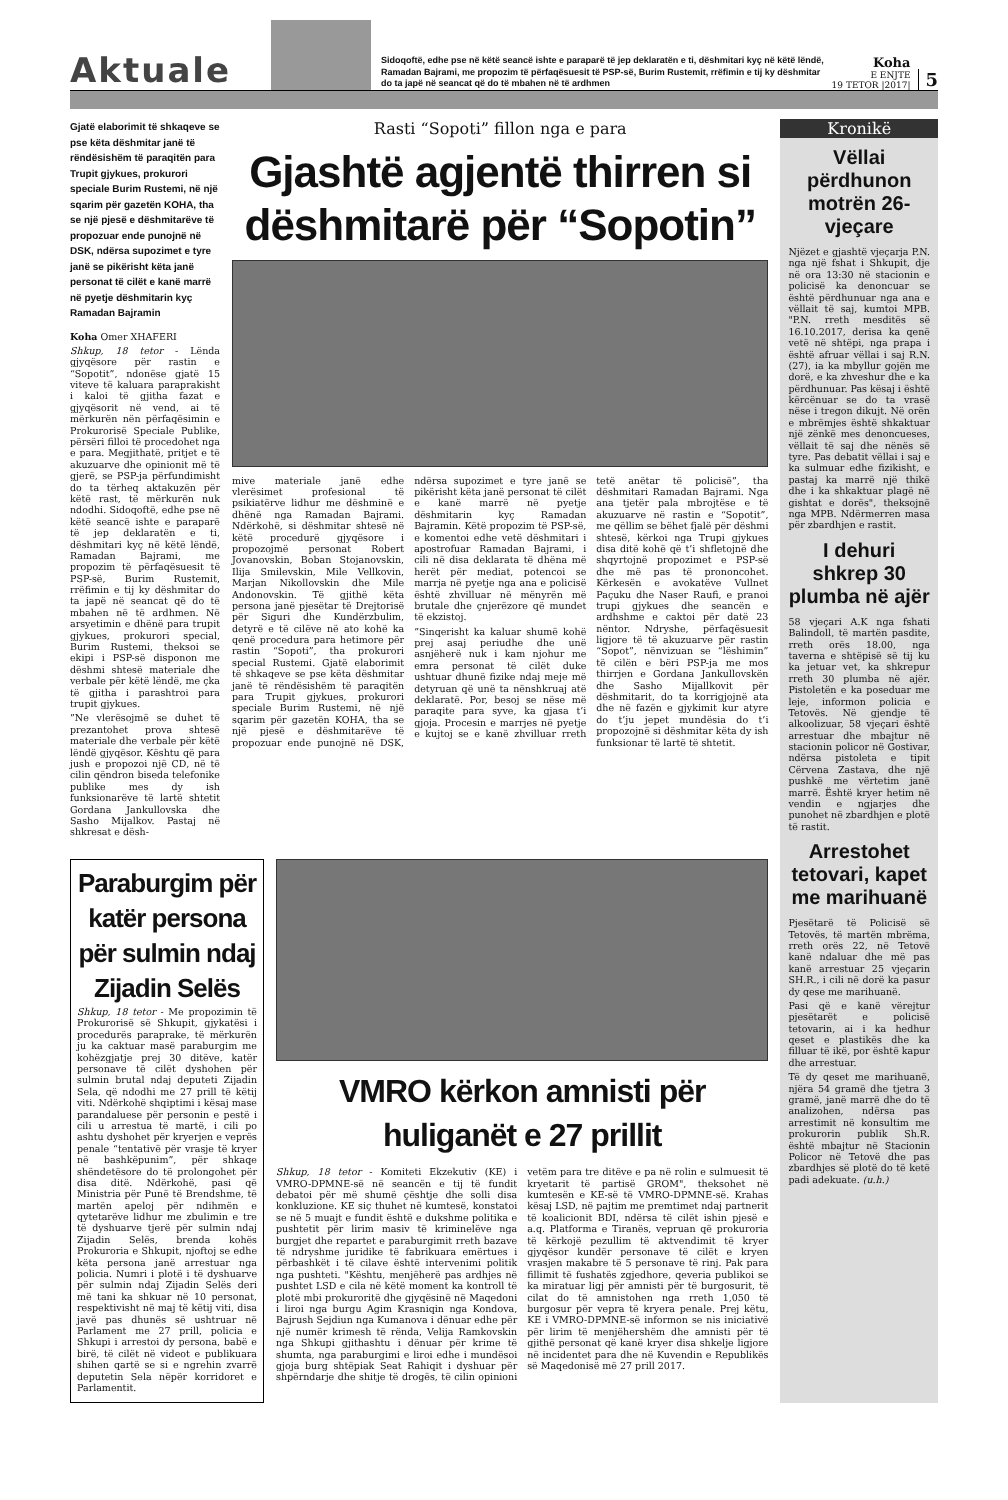Aktuale
Sidoqoftë, edhe pse në këtë seancë ishte e paraparë të jep deklaratën e ti, dëshmitari kyç në këtë lëndë, Ramadan Bajrami, me propozim të përfaqësuesit të PSP-së, Burim Rustemit, rrëfimin e tij ky dëshmitar do ta japë në seancat që do të mbahen në të ardhmen
Koha
E ENJTE
19 TETOR |2017|
5
Gjatë elaborimit të shkaqeve se pse këta dëshmitar janë të rëndësishëm të paraqitën para Trupit gjykues, prokurori speciale Burim Rustemi, në një sqarim për gazetën KOHA, tha se një pjesë e dëshmitarëve të propozuar ende punojnë në DSK, ndërsa supozimet e tyre janë se pikërisht këta janë personat të cilët e kanë marrë në pyetje dëshmitarin kyç Ramadan Bajramin
Koha Omer XHAFERI
Shkup, 18 tetor - Lënda gjyqësore për rastin e “Sopotit”, ndonëse gjatë 15 viteve të kaluara paraprakisht i kaloi të gjitha fazat e gjyqësorit në vend, ai të mërkurën nën përfaqësimin e Prokurorisë Speciale Publike, përsëri filloi të procedohet nga e para. Megjithatë, pritjet e të akuzuarve dhe opinionit më të gjerë, se PSP-ja përfundimisht do ta tërheq aktakuzën për këtë rast, të mërkurën nuk ndodhi. Sidoqoftë, edhe pse në këtë seancë ishte e paraparë të jep deklaratën e ti, dëshmitari kyç në këtë lëndë, Ramadan Bajrami, me propozim të përfaqësuesit të PSP-së, Burim Rustemit, rrëfimin e tij ky dëshmitar do ta japë në seancat që do të mbahen në të ardhmen. Në arsyetimin e dhënë para trupit gjykues, prokurori special, Burim Rustemi, theksoi se ekipi i PSP-së disponon me dëshmi shtesë materiale dhe verbale për këtë lëndë, me çka të gjitha i parashtroi para trupit gjykues.
”Ne vlerësojmë se duhet të prezantohet prova shtesë materiale dhe verbale për këtë lëndë gjyqësor. Kështu që para jush e propozoi një CD, në të cilin qëndron biseda telefonike publike mes dy ish funksionarëve të lartë shtetit Gordana Jankullovska dhe Sasho Mijalkov. Pastaj në shkresat e dësh-
Rasti “Sopoti” fillon nga e para
Gjashtë agjentë thirren si dëshmitarë për “Sopotin”
mive materiale janë edhe vlerësimet profesional të psikiatërve lidhur me dëshminë e dhënë nga Ramadan Bajrami. Ndërkohë, si dëshmitar shtesë në këtë procedurë gjyqësore i propozojmë personat Robert Jovanovskin, Boban Stojanovskin, Ilija Smilevskin, Mile Vellkovin, Marjan Nikollovskin dhe Mile Andonovskin. Të gjithë këta persona janë pjesëtar të Drejtorisë për Siguri dhe Kundërzbulim, detyrë e të cilëve në ato kohë ka qenë procedura para hetimore për rastin “Sopoti”, tha prokurori special Rustemi. Gjatë elaborimit të shkaqeve se pse këta dëshmitar janë të rëndësishëm të paraqitën para Trupit gjykues, prokurori speciale Burim Rustemi, në një sqarim për gazetën KOHA, tha se një pjesë e dëshmitarëve të propozuar ende punojnë në DSK, ndërsa supozimet e tyre janë se pikërisht këta janë personat të cilët e kanë marrë në pyetje dëshmitarin kyç Ramadan Bajramin. Këtë propozim të PSP-së, e komentoi edhe vetë dëshmitari i apostrofuar Ramadan Bajrami, i cili në disa deklarata të dhëna më herët për mediat, potencoi se marrja në pyetje nga ana e policisë është zhvilluar në mënyrën më brutale dhe çnjerëzore që mundet të ekzistoj.
”Sinqerisht ka kaluar shumë kohë prej asaj periudhe dhe unë asnjëherë nuk i kam njohur me emra personat të cilët duke ushtuar dhunë fizike ndaj meje më detyruan që unë ta nënshkruaj atë deklaratë. Por, besoj se nëse më paraqite para syve, ka gjasa t’i gjoja. Procesin e marrjes në pyetje e kujtoj se e kanë zhvilluar rreth tetë anëtar të policisë”, tha dëshmitari Ramadan Bajrami. Nga ana tjetër pala mbrojtëse e të akuzuarve në rastin e “Sopotit”, me qëllim se bëhet fjalë për dëshmi shtesë, kërkoi nga Trupi gjykues disa ditë kohë që t’i shfletojnë dhe shqyrtojnë propozimet e PSP-së dhe më pas të prononcohet. Kërkesën e avokatëve Vullnet Paçuku dhe Naser Raufi, e pranoi trupi gjykues dhe seancën e ardhshme e caktoi për datë 23 nëntor. Ndryshe, përfaqësuesit ligjore të të akuzuarve për rastin “Sopot”, nënvizuan se “lëshimin” të cilën e bëri PSP-ja me mos thirrjen e Gordana Jankullovskën dhe Sasho Mijallkovit për dëshmitarit, do ta korrigjojnë ata dhe në fazën e gjykimit kur atyre do t’ju jepet mundësia do t’i propozojnë si dëshmitar këta dy ish funksionar të lartë të shtetit.
Paraburgim për katër persona për sulmin ndaj Zijadin Selës
Shkup, 18 tetor - Me propozimin të Prokurorisë së Shkupit, gjykatësi i procedurës paraprake, të mërkurën ju ka caktuar masë paraburgim me kohëzgjatje prej 30 ditëve, katër personave të cilët dyshohen për sulmin brutal ndaj deputeti Zijadin Sela, që ndodhi me 27 prill të këtij viti. Ndërkohë shqiptimi i kësaj mase parandaluese për personin e pestë i cili u arrestua të martë, i cili po ashtu dyshohet për kryerjen e veprës penale “tentativë për vrasje të kryer në bashkëpunim”, për shkaqe shëndetësore do të prolongohet për disa ditë. Ndërkohë, pasi që Ministria për Punë të Brendshme, të martën apeloj për ndihmën e qytetarëve lidhur me zbulimin e tre të dyshuarve tjerë për sulmin ndaj Zijadin Selës, brenda kohës Prokuroria e Shkupit, njoftoj se edhe këta persona janë arrestuar nga policia. Numri i plotë i të dyshuarve për sulmin ndaj Zijadin Selës deri më tani ka shkuar në 10 personat, respektivisht në maj të këtij viti, disa javë pas dhunës së ushtruar në Parlament me 27 prill, policia e Shkupi i arrestoi dy persona, babë e birë, të cilët në videot e publikuara shihen qartë se si e ngrehin zvarrë deputetin Sela nëpër korridoret e Parlamentit.
VMRO kërkon amnisti për huliganët e 27 prillit
Shkup, 18 tetor - Komiteti Ekzekutiv (KE) i VMRO-DPMNE-së në seancën e tij të fundit debatoi për më shumë çështje dhe solli disa konkluzione. KE siç thuhet në kumtesë, konstatoi se në 5 muajt e fundit është e dukshme politika e pushtetit për lirim masiv të kriminelëve nga burgjet dhe repartet e paraburgimit rreth bazave të ndryshme juridike të fabrikuara emërtues i përbashkët i të cilave është intervenimi politik nga pushteti. "Kështu, menjëherë pas ardhjes në pushtet LSD e cila në këtë moment ka kontroll të plotë mbi prokuroritë dhe gjyqësinë në Maqedoni i liroi nga burgu Agim Krasniqin nga Kondova, Bajrush Sejdiun nga Kumanova i dënuar edhe për një numër krimesh të rënda, Velija Ramkovskin nga Shkupi gjithashtu i dënuar për krime të shumta, nga paraburgimi e liroi edhe i mundësoi gjoja burg shtëpiak Seat Rahiqit i dyshuar për shpërndarje dhe shitje të drogës, të cilin opinioni vetëm para tre ditëve e pa në rolin e sulmuesit të kryetarit të partisë GROM", theksohet në kumtesën e KE-së të VMRO-DPMNE-së. Krahas kësaj LSD, në pajtim me premtimet ndaj partnerit të koalicionit BDI, ndërsa të cilët ishin pjesë e a.q. Platforma e Tiranës, vepruan që prokuroria të kërkojë pezullim të aktvendimit të kryer gjyqësor kundër personave të cilët e kryen vrasjen makabre të 5 personave të rinj. Pak para fillimit të fushatës zgjedhore, qeveria publikoi se ka miratuar ligj për amnisti për të burgosurit, të cilat do të amnistohen nga rreth 1,050 të burgosur për vepra të kryera penale. Prej këtu, KE i VMRO-DPMNE-së informon se nis iniciativë për lirim të menjëhershëm dhe amnisti për të gjithë personat që kanë kryer disa shkelje ligjore në incidentet para dhe në Kuvendin e Republikës së Maqedonisë më 27 prill 2017.
Kronikë
Vëllai përdhunon motrën 26-vjeçare
Njëzet e gjashtë vjeçarja P.N. nga një fshat i Shkupit, dje në ora 13:30 në stacionin e policisë ka denoncuar se është përdhunuar nga ana e vëllait të saj, kumtoi MPB. "P.N. rreth mesditës së 16.10.2017, derisa ka qenë vetë në shtëpi, nga prapa i është afruar vëllai i saj R.N. (27), ia ka mbyllur gojën me dorë, e ka zhveshur dhe e ka përdhunuar. Pas kësaj i është kërcënuar se do ta vrasë nëse i tregon dikujt. Në orën e mbrëmjes është shkaktuar një zënkë mes denoncueses, vëllait të saj dhe nënës së tyre. Pas debatit vëllai i saj e ka sulmuar edhe fizikisht, e pastaj ka marrë një thikë dhe i ka shkaktuar plagë në gishtat e dorës", theksojnë nga MPB. Ndërmerren masa për zbardhjen e rastit.
I dehuri shkrep 30 plumba në ajër
58 vjeçari A.K nga fshati Balindoll, të martën pasdite, rreth orës 18.00, nga taverna e shtëpisë së tij ku ka jetuar vet, ka shkrepur rreth 30 plumba në ajër. Pistoletën e ka poseduar me leje, informon policia e Tetovës. Në gjendje të alkoolizuar, 58 vjeçari është arrestuar dhe mbajtur në stacionin policor në Gostivar, ndërsa pistoleta e tipit Cërvena Zastava, dhe një pushkë me vërtetim janë marrë. Është kryer hetim në vendin e ngjarjes dhe punohet në zbardhjen e plotë të rastit.
Arrestohet tetovari, kapet me marihuanë
Pjesëtarë të Policisë së Tetovës, të martën mbrëma, rreth orës 22, në Tetovë kanë ndaluar dhe më pas kanë arrestuar 25 vjeçarin SH.R., i cili në dorë ka pasur dy qese me marihuanë.
Pasi që e kanë vërejtur pjesëtarët e policisë tetovarin, ai i ka hedhur qeset e plastikës dhe ka filluar të ikë, por është kapur dhe arrestuar.
Të dy qeset me marihuanë, njëra 54 gramë dhe tjetra 3 gramë, janë marrë dhe do të analizohen, ndërsa pas arrestimit në konsultim me prokurorin publik Sh.R. është mbajtur në Stacionin Policor në Tetovë dhe pas zbardhjes së plotë do të ketë padi adekuate. (u.h.)